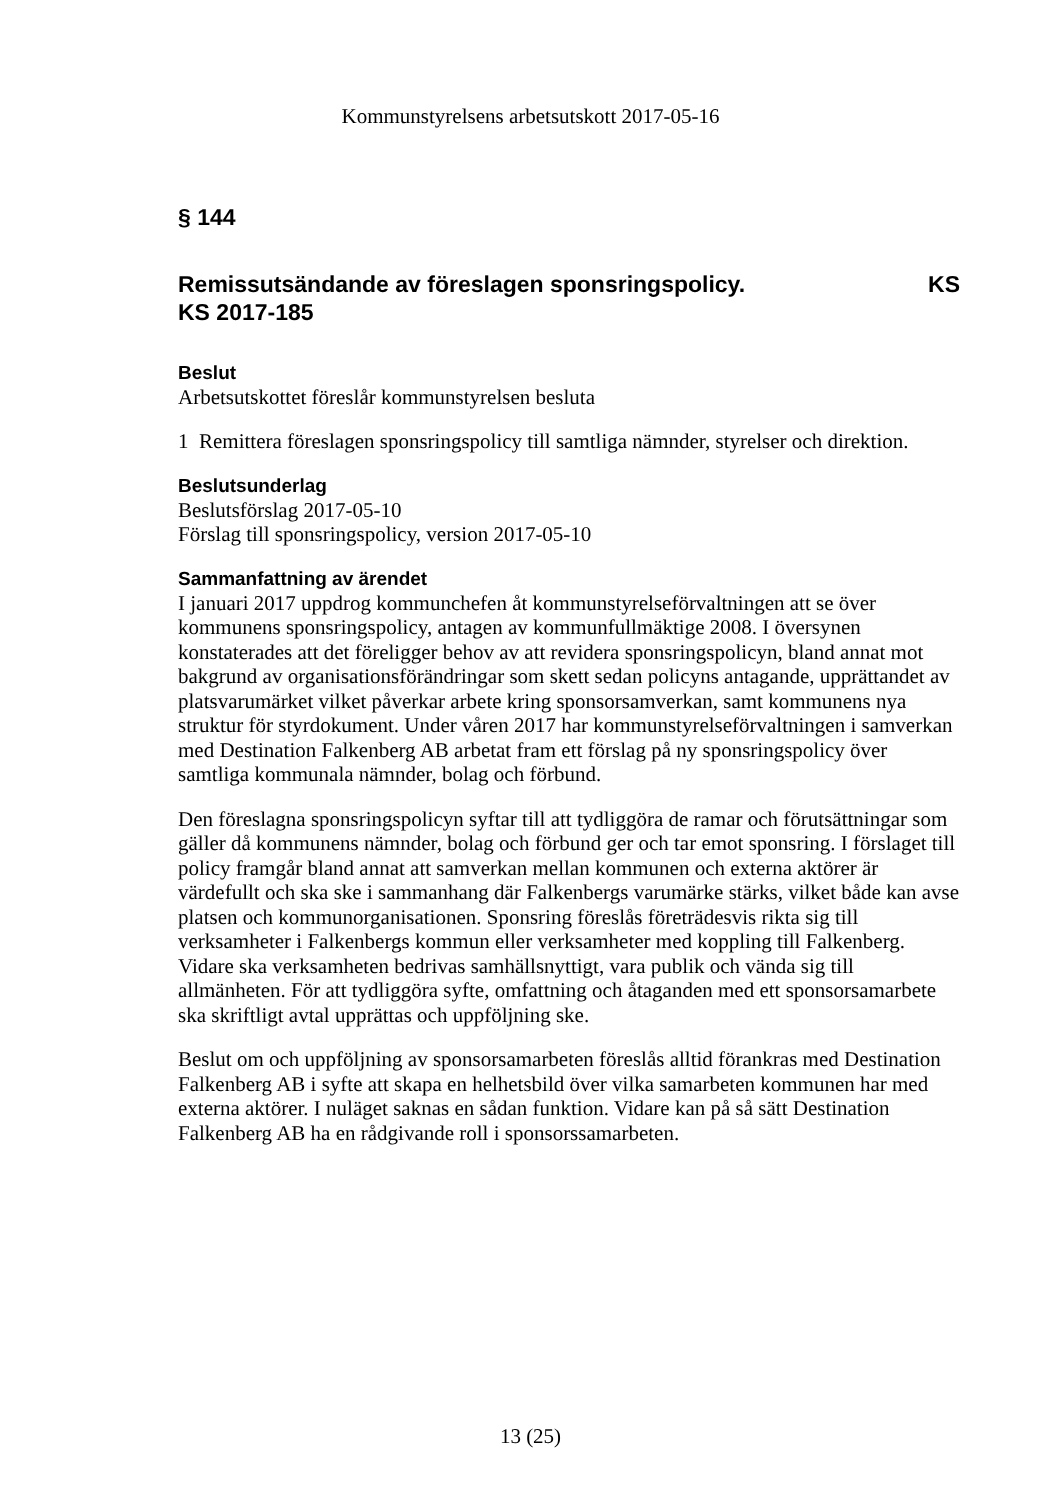Kommunstyrelsens arbetsutskott 2017-05-16
§ 144
Remissutsändande av föreslagen sponsringspolicy. KS KS 2017-185
Beslut
Arbetsutskottet föreslår kommunstyrelsen besluta
1 Remittera föreslagen sponsringspolicy till samtliga nämnder, styrelser och direktion.
Beslutsunderlag
Beslutsförslag 2017-05-10
Förslag till sponsringspolicy, version 2017-05-10
Sammanfattning av ärendet
I januari 2017 uppdrog kommunchefen åt kommunstyrelseförvaltningen att se över kommunens sponsringspolicy, antagen av kommunfullmäktige 2008. I översynen konstaterades att det föreligger behov av att revidera sponsringspolicyn, bland annat mot bakgrund av organisationsförändringar som skett sedan policyns antagande, upprättandet av platsvarumärket vilket påverkar arbete kring sponsorsamverkan, samt kommunens nya struktur för styrdokument. Under våren 2017 har kommunstyrelseförvaltningen i samverkan med Destination Falkenberg AB arbetat fram ett förslag på ny sponsringspolicy över samtliga kommunala nämnder, bolag och förbund.
Den föreslagna sponsringspolicyn syftar till att tydliggöra de ramar och förutsättningar som gäller då kommunens nämnder, bolag och förbund ger och tar emot sponsring. I förslaget till policy framgår bland annat att samverkan mellan kommunen och externa aktörer är värdefullt och ska ske i sammanhang där Falkenbergs varumärke stärks, vilket både kan avse platsen och kommunorganisationen. Sponsring föreslås företrädesvis rikta sig till verksamheter i Falkenbergs kommun eller verksamheter med koppling till Falkenberg. Vidare ska verksamheten bedrivas samhällsnyttigt, vara publik och vända sig till allmänheten. För att tydliggöra syfte, omfattning och åtaganden med ett sponsorsamarbete ska skriftligt avtal upprättas och uppföljning ske.
Beslut om och uppföljning av sponsorsamarbeten föreslås alltid förankras med Destination Falkenberg AB i syfte att skapa en helhetsbild över vilka samarbeten kommunen har med externa aktörer. I nuläget saknas en sådan funktion. Vidare kan på så sätt Destination Falkenberg AB ha en rådgivande roll i sponsorssamarbeten.
13 (25)